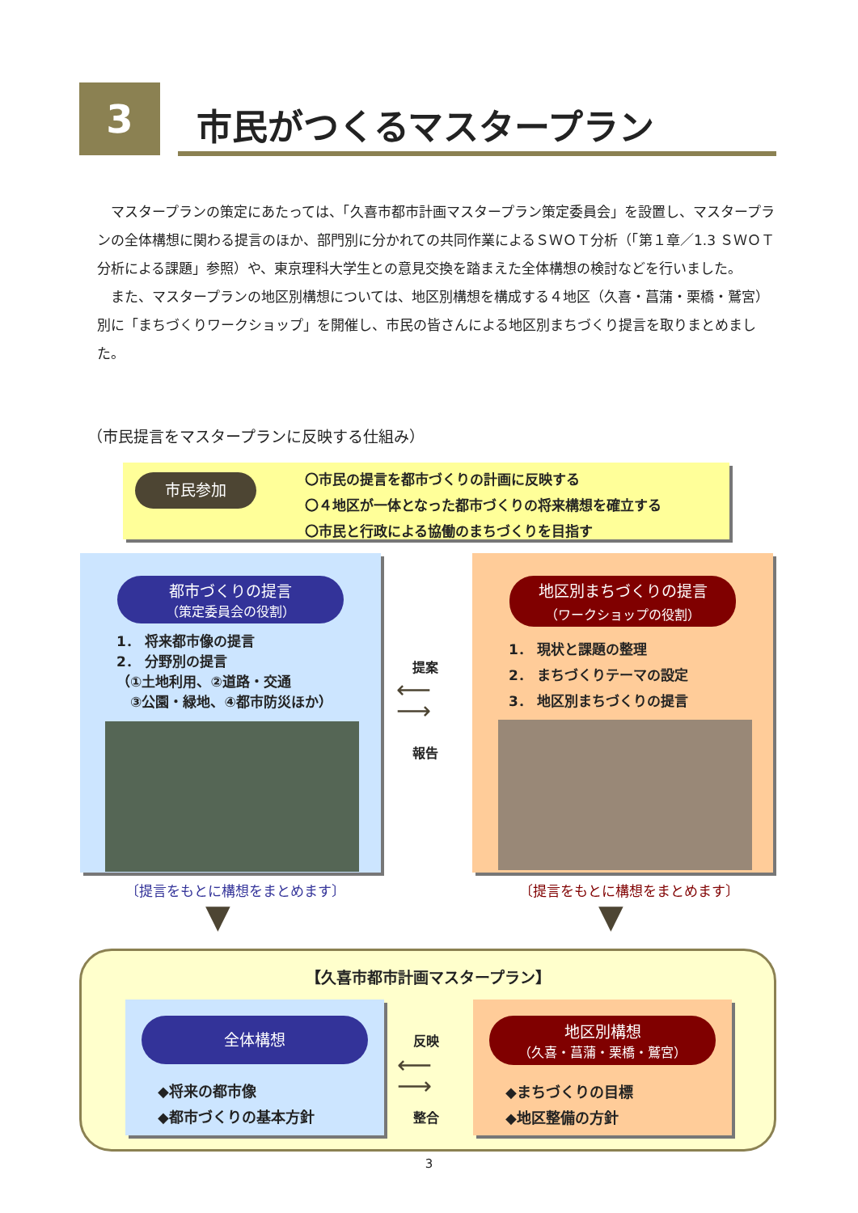3 市民がつくるマスタープラン
マスタープランの策定にあたっては、「久喜市都市計画マスタープラン策定委員会」を設置し、マスタープランの全体構想に関わる提言のほか、部門別に分かれての共同作業によるＳＷＯＴ分析（「第１章／1.3 ＳＷＯＴ分析による課題」参照）や、東京理科大学生との意見交換を踏まえた全体構想の検討などを行いました。
また、マスタープランの地区別構想については、地区別構想を構成する４地区（久喜・菖蒲・栗橋・鷲宮）別に「まちづくりワークショップ」を開催し、市民の皆さんによる地区別まちづくり提言を取りまとめました。
（市民提言をマスタープランに反映する仕組み）
市民参加
〇市民の提言を都市づくりの計画に反映する
〇４地区が一体となった都市づくりの将来構想を確立する
〇市民と行政による協働のまちづくりを目指す
都市づくりの提言
（策定委員会の役割）
1． 将来都市像の提言
2． 分野別の提言
（①土地利用、②道路・交通
　③公園・緑地、④都市防災ほか）
地区別まちづくりの提言
（ワークショップの役割）
1． 現状と課題の整理
2． まちづくりテーマの設定
3． 地区別まちづくりの提言
提案
⟵
⟶
報告
〔提言をもとに構想をまとめます〕 〔提言をもとに構想をまとめます〕
▼ ▼
【久喜市都市計画マスタープラン】
全体構想
◆将来の都市像
◆都市づくりの基本方針
反映
⟵
⟶
整合
地区別構想
（久喜・菖蒲・栗橋・鷲宮）
◆まちづくりの目標
◆地区整備の方針
3